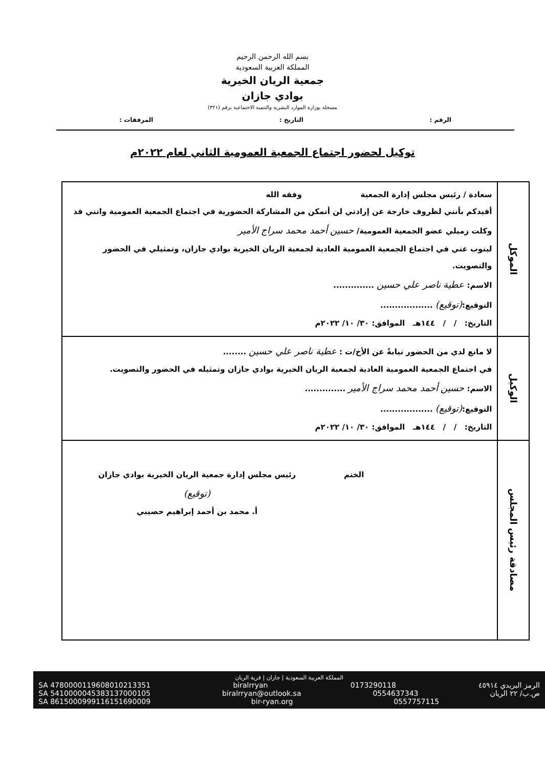بسم الله الرحمن الرحيم
المملكة العربية السعودية
جمعية الريان الخيرية
بوادي جازان
مسجلة بوزارة الموارد البشرية والتنمية الاجتماعية برقم (٣٢١)
الرقم : التاريخ : المرفقات :
توكيل لحضور اجتماع الجمعية العمومية الثاني لعام ٢٠٢٢م
| الموكل | سعادة / رئيس مجلس إدارة الجمعية وفقه الله أفيدكم بأنني لظروف خارجة عن إرادتي لن أتمكن من المشاركة الحضورية في اجتماع الجمعية العمومية وانني قد وكلت زميلي عضو الجمعية العمومية/ حسين أحمد محمد سراج الأمير لينوب عني في اجتماع الجمعية العمومية العادية لجمعية الريان الخيرية بوادي جازان، وتمثيلي في الحضور والتصويت. الاسم: عطية ناصر علي حسين .............. التوقيع: (توقيع) .................. التاريخ: / / ١٤٤هـ الموافق: ٣٠/ ١٠/ ٢٠٢٢م |
| الوكيل | لا مانع لدي من الحضور نيابةً عن الأخ/ت : عطية ناصر علي حسين ........ في اجتماع الجمعية العمومية العادية لجمعية الريان الخيرية بوادي جازان وتمثيله في الحضور والتصويت. الاسم: حسين أحمد محمد سراج الأمير .............. التوقيع: (توقيع) .................. التاريخ: / / ١٤٤هـ الموافق: ٣٠/ ١٠/ ٢٠٢٢م |
| مصادقة رئيس المجلس | الختم رئيس مجلس إدارة جمعية الريان الخيرية بوادي جازان (توقيع) أ. محمد بن أحمد إبراهيم حصيبي |
المملكة العربية السعودية | جازان | قرية الريان
SA 4780000119608010213351 biralrryan 0173290118 الرمز البريدي ٤٥٩١٤
SA 5410000045383137000105 biralrryan@outlook.sa 0554637343 ص.ب/ ٢٢ الريان
SA 8615000999116151690009 bir-ryan.org 0557757115